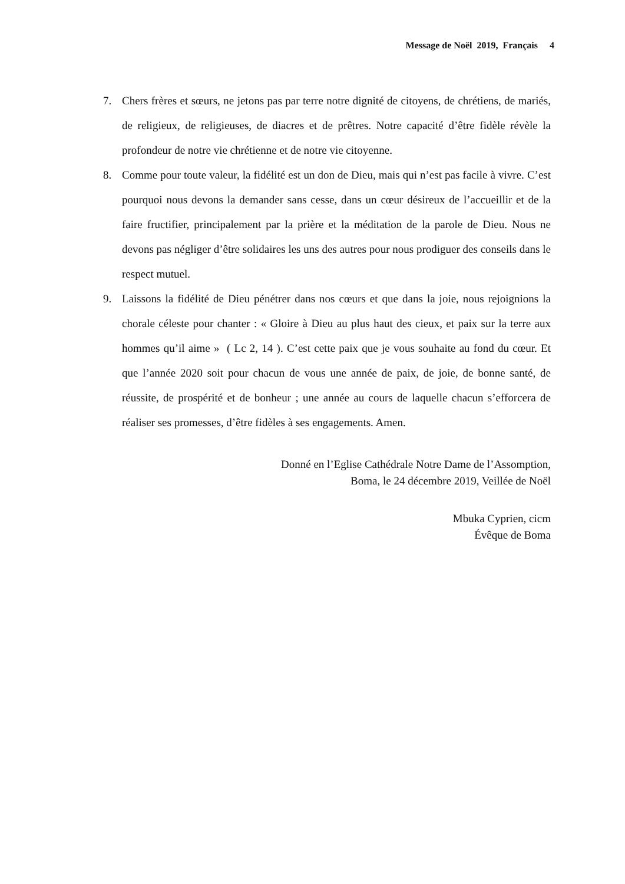Message de Noël 2019, Français 4
7. Chers frères et sœurs, ne jetons pas par terre notre dignité de citoyens, de chrétiens, de mariés, de religieux, de religieuses, de diacres et de prêtres. Notre capacité d’être fidèle révèle la profondeur de notre vie chrétienne et de notre vie citoyenne.
8. Comme pour toute valeur, la fidélité est un don de Dieu, mais qui n’est pas facile à vivre. C’est pourquoi nous devons la demander sans cesse, dans un cœur désireux de l’accueillir et de la faire fructifier, principalement par la prière et la méditation de la parole de Dieu. Nous ne devons pas négliger d’être solidaires les uns des autres pour nous prodiguer des conseils dans le respect mutuel.
9. Laissons la fidélité de Dieu pénétrer dans nos cœurs et que dans la joie, nous rejoignions la chorale céleste pour chanter : « Gloire à Dieu au plus haut des cieux, et paix sur la terre aux hommes qu’il aime » ( Lc 2, 14 ). C’est cette paix que je vous souhaite au fond du cœur. Et que l’année 2020 soit pour chacun de vous une année de paix, de joie, de bonne santé, de réussite, de prospérité et de bonheur ; une année au cours de laquelle chacun s’efforcera de réaliser ses promesses, d’être fidèles à ses engagements. Amen.
Donné en l’Eglise Cathédrale Notre Dame de l’Assomption,
Boma, le 24 décembre 2019, Veillée de Noël
Mbuka Cyprien, cicm
Évêque de Boma